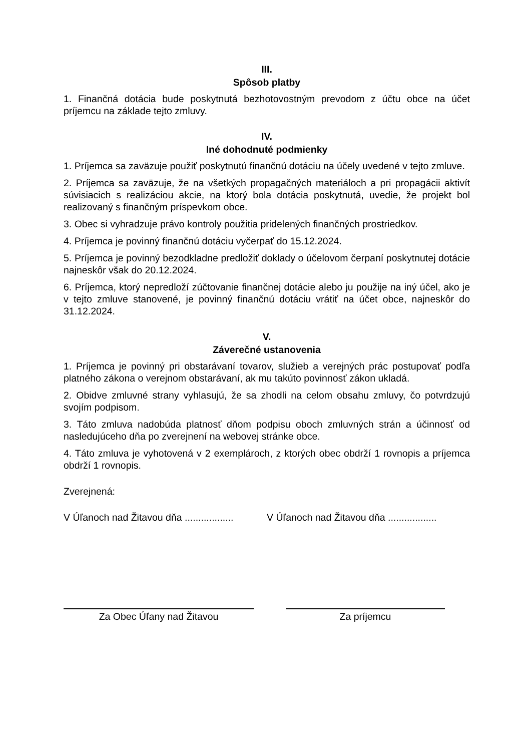III.
Spôsob platby
1. Finančná dotácia bude poskytnutá bezhotovostným prevodom z účtu obce na účet príjemcu na základe tejto zmluvy.
IV.
Iné dohodnuté podmienky
1. Príjemca sa zaväzuje použiť poskytnutú finančnú dotáciu na účely uvedené v tejto zmluve.
2. Príjemca sa zaväzuje, že na všetkých propagačných materiáloch a pri propagácii aktivít súvisiacich s realizáciou akcie, na ktorý bola dotácia poskytnutá, uvedie, že projekt bol realizovaný s finančným príspevkom obce.
3. Obec si vyhradzuje právo kontroly použitia pridelených finančných prostriedkov.
4. Príjemca je povinný finančnú dotáciu vyčerpať do 15.12.2024.
5. Príjemca je povinný bezodkladne predložiť doklady o účelovom čerpaní poskytnutej dotácie najneskôr však do 20.12.2024.
6. Príjemca, ktorý nepredloží zúčtovanie finančnej dotácie alebo ju použije na iný účel, ako je v tejto zmluve stanovené, je povinný finančnú dotáciu vrátiť na účet obce, najneskôr do 31.12.2024.
V.
Záverečné ustanovenia
1. Príjemca je povinný pri obstarávaní tovarov, služieb a verejných prác postupovať podľa platného zákona o verejnom obstarávaní, ak mu takúto povinnosť zákon ukladá.
2. Obidve zmluvné strany vyhlasujú, že sa zhodli na celom obsahu zmluvy, čo potvrdzujú svojím podpisom.
3. Táto zmluva nadobúda platnosť dňom podpisu oboch zmluvných strán a účinnosť od nasledujúceho dňa po zverejnení na webovej stránke obce.
4. Táto zmluva je vyhotovená v 2 exemplároch, z ktorých obec obdrží 1 rovnopis a príjemca obdrží 1 rovnopis.
Zverejnená:
V Úľanoch nad Žitavou dňa ..................
V Úľanoch nad Žitavou dňa ..................
Za Obec Úľany nad Žitavou Za príjemcu